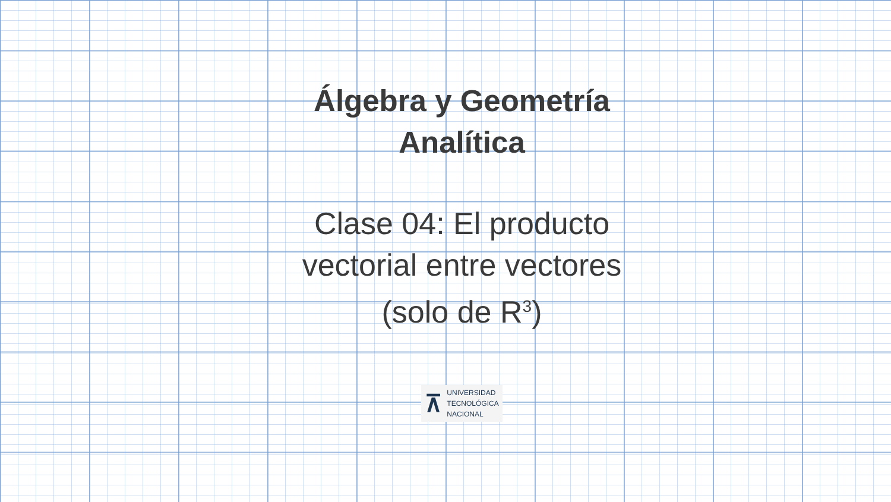Álgebra y Geometría Analítica
Clase 04: El producto vectorial entre vectores (solo de R<sup>3</sup>)
⊼
UNIVERSIDAD
TECNOLÓGICA
NACIONAL